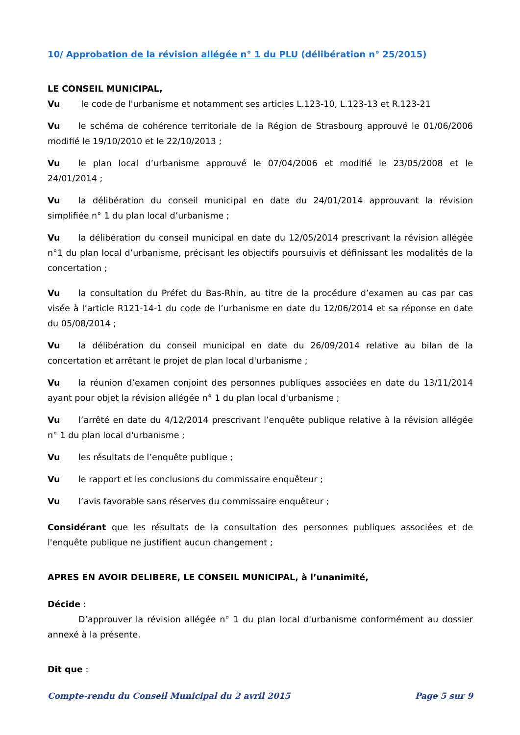10/ Approbation de la révision allégée n° 1 du PLU (délibération n° 25/2015)
LE CONSEIL MUNICIPAL,
Vu le code de l'urbanisme et notamment ses articles L.123-10, L.123-13 et R.123-21
Vu le schéma de cohérence territoriale de la Région de Strasbourg approuvé le 01/06/2006 modifié le 19/10/2010 et le 22/10/2013 ;
Vu le plan local d’urbanisme approuvé le 07/04/2006 et modifié le 23/05/2008 et le 24/01/2014 ;
Vu la délibération du conseil municipal en date du 24/01/2014 approuvant la révision simplifiée n° 1 du plan local d’urbanisme ;
Vu la délibération du conseil municipal en date du 12/05/2014 prescrivant la révision allégée n°1 du plan local d’urbanisme, précisant les objectifs poursuivis et définissant les modalités de la concertation ;
Vu la consultation du Préfet du Bas-Rhin, au titre de la procédure d’examen au cas par cas visée à l’article R121-14-1 du code de l’urbanisme en date du 12/06/2014 et sa réponse en date du 05/08/2014 ;
Vu la délibération du conseil municipal en date du 26/09/2014 relative au bilan de la concertation et arrêtant le projet de plan local d'urbanisme ;
Vu la réunion d’examen conjoint des personnes publiques associées en date du 13/11/2014 ayant pour objet la révision allégée n° 1 du plan local d'urbanisme ;
Vu l’arrêté en date du 4/12/2014 prescrivant l’enquête publique relative à la révision allégée n° 1 du plan local d'urbanisme ;
Vu les résultats de l’enquête publique ;
Vu le rapport et les conclusions du commissaire enquêteur ;
Vu l’avis favorable sans réserves du commissaire enquêteur ;
Considérant que les résultats de la consultation des personnes publiques associées et de l'enquête publique ne justifient aucun changement ;
APRES EN AVOIR DELIBERE, LE CONSEIL MUNICIPAL, à l’unanimité,
Décide :
D’approuver la révision allégée n° 1 du plan local d'urbanisme conformément au dossier annexé à la présente.
Dit que :
Compte-rendu du Conseil Municipal du 2 avril 2015 Page 5 sur 9